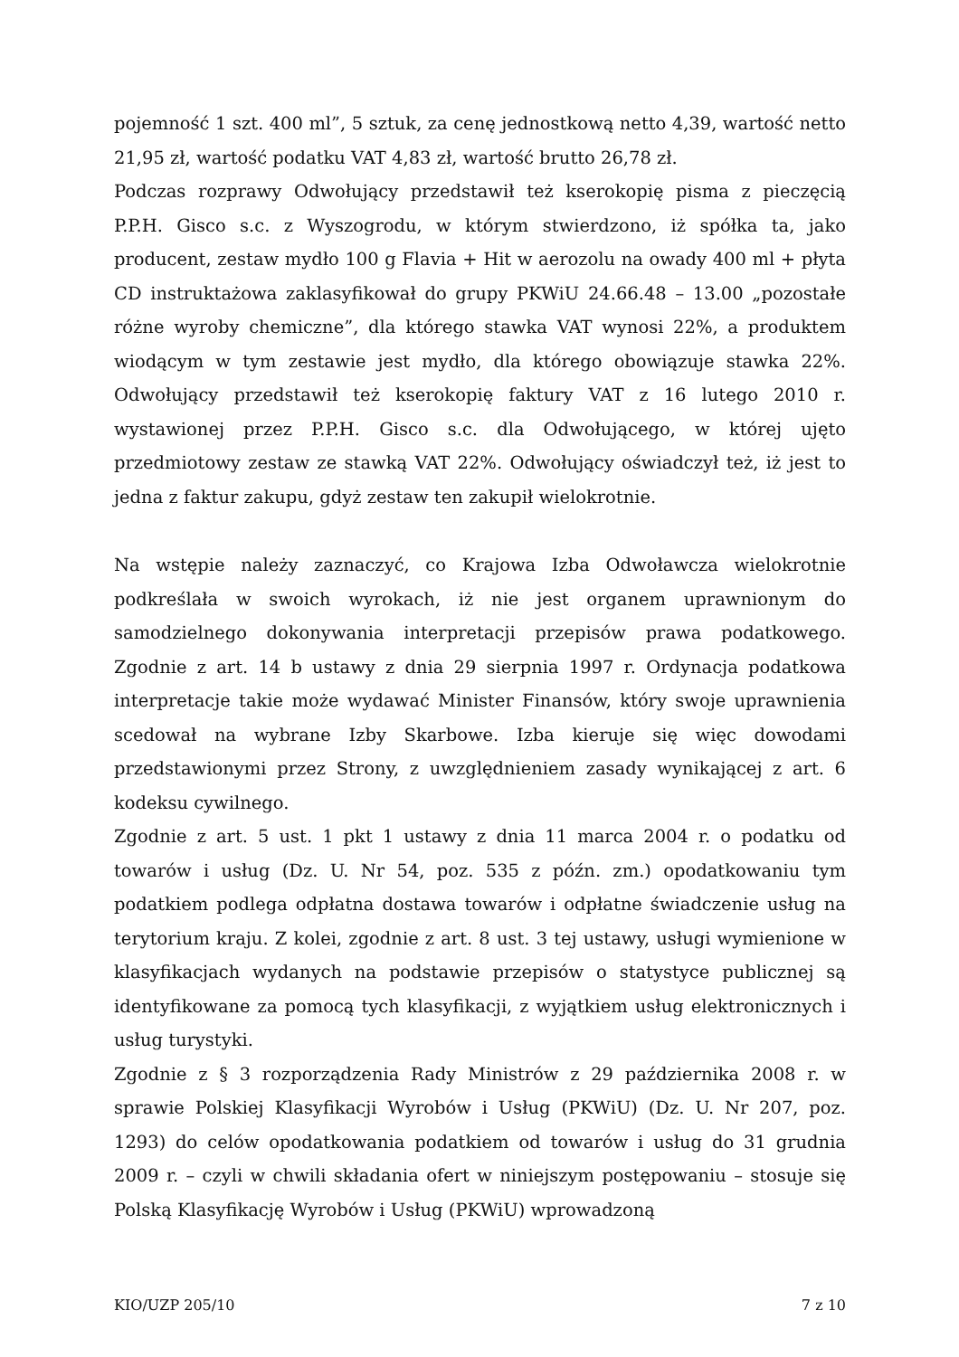pojemność 1 szt. 400 ml”, 5 sztuk, za cenę jednostkową netto 4,39, wartość netto 21,95 zł, wartość podatku VAT 4,83 zł, wartość brutto 26,78 zł.
Podczas rozprawy Odwołujący przedstawił też kserokopię pisma z pieczęcią P.P.H. Gisco s.c. z Wyszogrodu, w którym stwierdzono, iż spółka ta, jako producent, zestaw mydło 100 g Flavia + Hit w aerozolu na owady 400 ml + płyta CD instruktażowa zaklasyfikował do grupy PKWiU 24.66.48 – 13.00 „pozostałe różne wyroby chemiczne”, dla którego stawka VAT wynosi 22%, a produktem wiodącym w tym zestawie jest mydło, dla którego obowiązuje stawka 22%. Odwołujący przedstawił też kserokopię faktury VAT z 16 lutego 2010 r. wystawionej przez P.P.H. Gisco s.c. dla Odwołującego, w której ujęto przedmiotowy zestaw ze stawką VAT 22%. Odwołujący oświadczył też, iż jest to jedna z faktur zakupu, gdyż zestaw ten zakupił wielokrotnie.
Na wstępie należy zaznaczyć, co Krajowa Izba Odwoławcza wielokrotnie podkreślała w swoich wyrokach, iż nie jest organem uprawnionym do samodzielnego dokonywania interpretacji przepisów prawa podatkowego. Zgodnie z art. 14 b ustawy z dnia 29 sierpnia 1997 r. Ordynacja podatkowa interpretacje takie może wydawać Minister Finansów, który swoje uprawnienia scedował na wybrane Izby Skarbowe. Izba kieruje się więc dowodami przedstawionymi przez Strony, z uwzględnieniem zasady wynikającej z art. 6 kodeksu cywilnego.
Zgodnie z art. 5 ust. 1 pkt 1 ustawy z dnia 11 marca 2004 r. o podatku od towarów i usług (Dz. U. Nr 54, poz. 535 z późn. zm.) opodatkowaniu tym podatkiem podlega odpłatna dostawa towarów i odpłatne świadczenie usług na terytorium kraju. Z kolei, zgodnie z art. 8 ust. 3 tej ustawy, usługi wymienione w klasyfikacjach wydanych na podstawie przepisów o statystyce publicznej są identyfikowane za pomocą tych klasyfikacji, z wyjątkiem usług elektronicznych i usług turystyki.
Zgodnie z § 3 rozporządzenia Rady Ministrów z 29 października 2008 r. w sprawie Polskiej Klasyfikacji Wyrobów i Usług (PKWiU) (Dz. U. Nr 207, poz. 1293) do celów opodatkowania podatkiem od towarów i usług do 31 grudnia 2009 r. – czyli w chwili składania ofert w niniejszym postępowaniu – stosuje się Polską Klasyfikację Wyrobów i Usług (PKWiU) wprowadzoną
KIO/UZP 205/10 7 z 10